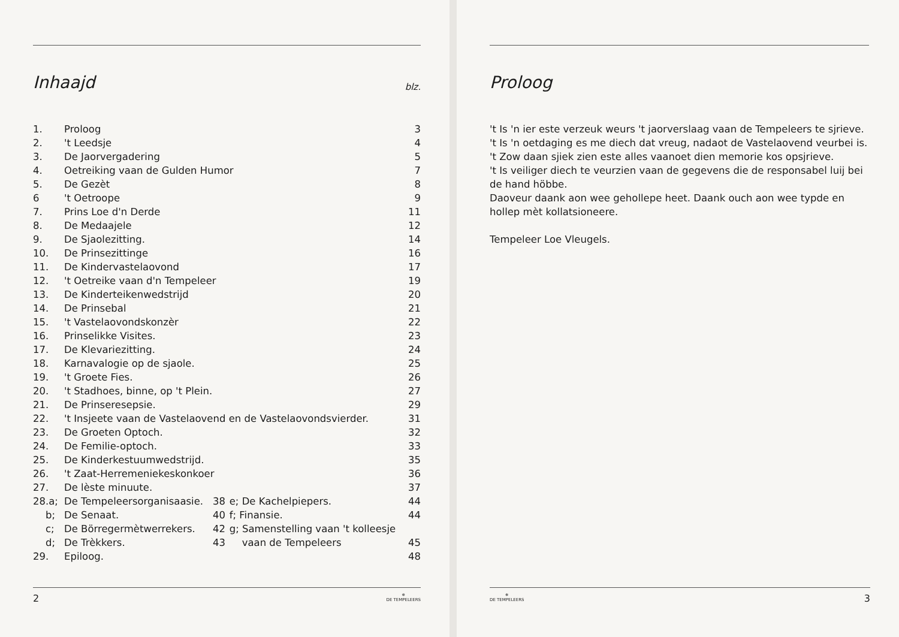Inhaajd blz.
| 1. | Proloog | | | 3 |
| 2. | 't Leedsje | | | 4 |
| 3. | De Jaorvergadering | | | 5 |
| 4. | Oetreiking vaan de Gulden Humor | | | 7 |
| 5. | De Gezèt | | | 8 |
| 6 | 't Oetroope | | | 9 |
| 7. | Prins Loe d'n Derde | | | 11 |
| 8. | De Medaajele | | | 12 |
| 9. | De Sjaolezitting. | | | 14 |
| 10. | De Prinsezittinge | | | 16 |
| 11. | De Kindervastelaovond | | | 17 |
| 12. | 't Oetreike vaan d'n Tempeleer | | | 19 |
| 13. | De Kinderteikenwedstrijd | | | 20 |
| 14. | De Prinsebal | | | 21 |
| 15. | 't Vastelaovondskonzèr | | | 22 |
| 16. | Prinselikke Visites. | | | 23 |
| 17. | De Klevariezitting. | | | 24 |
| 18. | Karnavalogie op de sjaole. | | | 25 |
| 19. | 't Groete Fies. | | | 26 |
| 20. | 't Stadhoes, binne, op 't Plein. | | | 27 |
| 21. | De Prinseresepsie. | | | 29 |
| 22. | 't Insjeete vaan de Vastelaovend en de Vastelaovondsvierder. | | | 31 |
| 23. | De Groeten Optoch. | | | 32 |
| 24. | De Femilie-optoch. | | | 33 |
| 25. | De Kinderkestuumwedstrijd. | | | 35 |
| 26. | 't Zaat-Herremeniekeskonkoer | | | 36 |
| 27. | De lèste minuute. | | | 37 |
| 28.a; | De Tempeleersorganisaasie. | 38 | e; De Kachelpiepers. | 44 |
| b; | De Senaat. | 40 | f; Finansie. | 44 |
| c; | De Börregermètwerrekers. | 42 | g; Samenstelling vaan 't kolleesje | |
| d; | De Trèkkers. | 43 | vaan de Tempeleers | 45 |
| 29. | Epiloog. | | | 48 |
2 ✵
DE TEMPELEERS
Proloog
't Is 'n ier este verzeuk weurs 't jaorverslaag vaan de Tempeleers te sjrieve.
't Is 'n oetdaging es me diech dat vreug, nadaot de Vastelaovend veurbei is.
't Zow daan sjiek zien este alles vaanoet dien memorie kos opsjrieve.
't Is veiliger diech te veurzien vaan de gegevens die de responsabel luij bei de hand höbbe.
Daoveur daank aon wee gehollepe heet. Daank ouch aon wee typde en hollep mèt kollatsioneere.
Tempeleer Loe Vleugels.
✵
DE TEMPELEERS 3